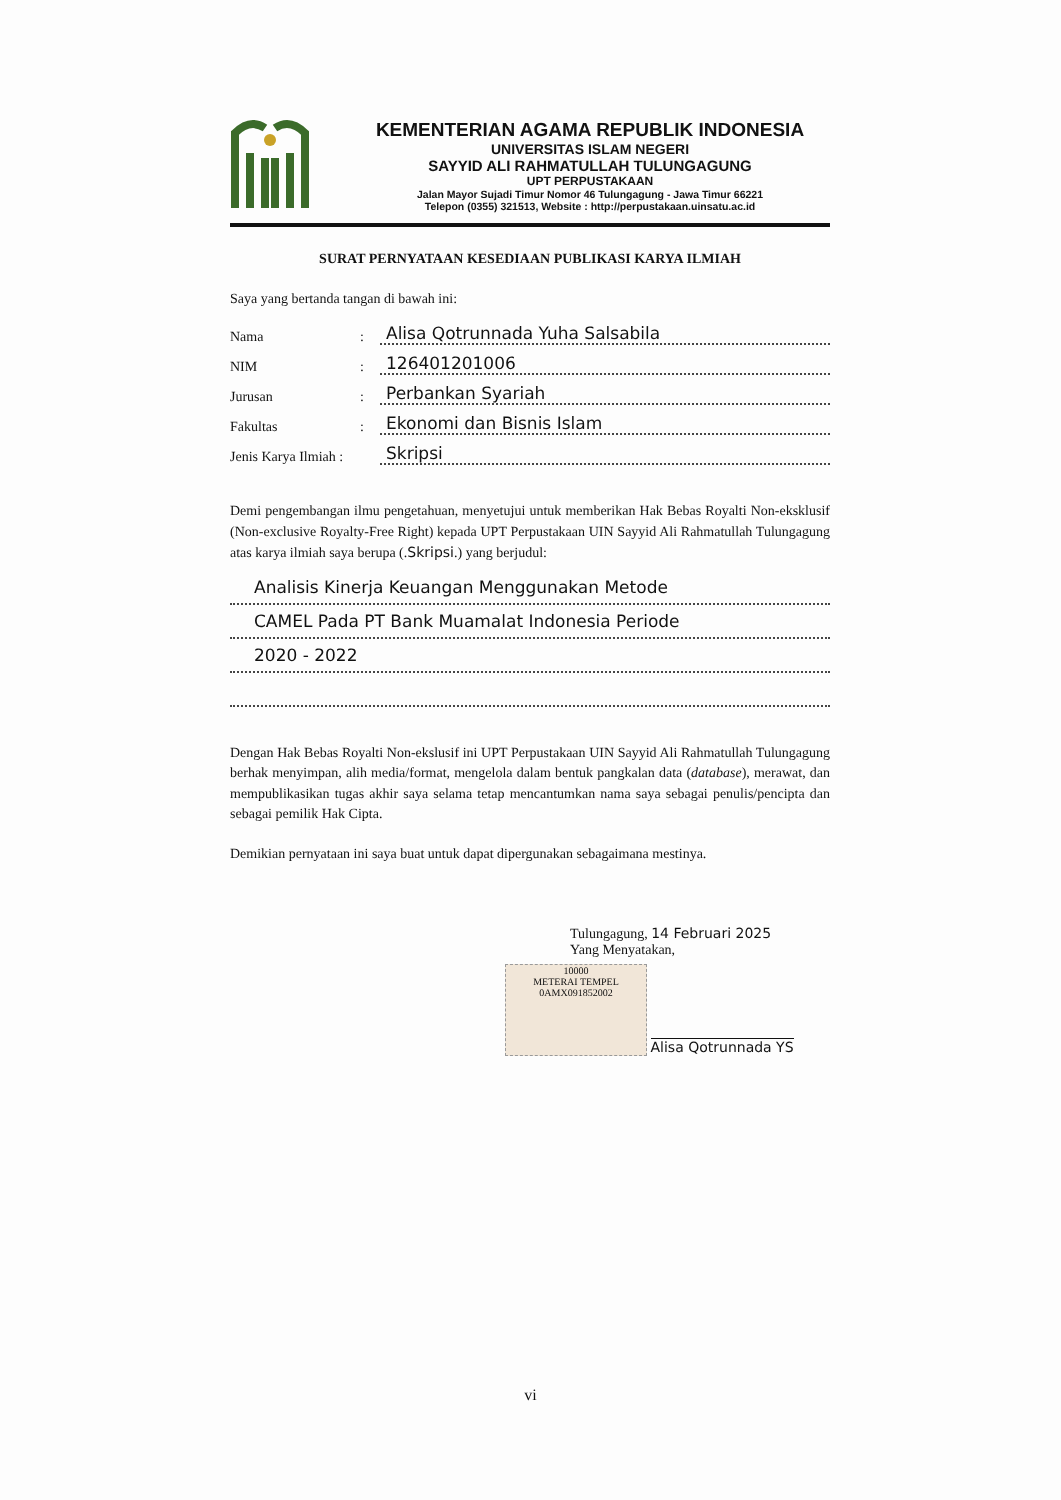KEMENTERIAN AGAMA REPUBLIK INDONESIA
UNIVERSITAS ISLAM NEGERI
SAYYID ALI RAHMATULLAH TULUNGAGUNG
UPT PERPUSTAKAAN
Jalan Mayor Sujadi Timur Nomor 46 Tulungagung - Jawa Timur 66221
Telepon (0355) 321513, Website : http://perpustakaan.uinsatu.ac.id
SURAT PERNYATAAN KESEDIAAN PUBLIKASI KARYA ILMIAH
Saya yang bertanda tangan di bawah ini:
Nama: Alisa Qotrunnada Yuha Salsabila
NIM: 126401201006
Jurusan: Perbankan Syariah
Fakultas: Ekonomi dan Bisnis Islam
Jenis Karya Ilmiah : Skripsi
Demi pengembangan ilmu pengetahuan, menyetujui untuk memberikan Hak Bebas Royalti Non-eksklusif (Non-exclusive Royalty-Free Right) kepada UPT Perpustakaan UIN Sayyid Ali Rahmatullah Tulungagung atas karya ilmiah saya berupa (.Skripsi.) yang berjudul:
Analisis Kinerja Keuangan Menggunakan Metode
CAMEL Pada PT Bank Muamalat Indonesia Periode
2020 - 2022
Dengan Hak Bebas Royalti Non-ekslusif ini UPT Perpustakaan UIN Sayyid Ali Rahmatullah Tulungagung berhak menyimpan, alih media/format, mengelola dalam bentuk pangkalan data (database), merawat, dan mempublikasikan tugas akhir saya selama tetap mencantumkan nama saya sebagai penulis/pencipta dan sebagai pemilik Hak Cipta.
Demikian pernyataan ini saya buat untuk dapat dipergunakan sebagaimana mestinya.
Tulungagung, 14 Februari 2025
Yang Menyatakan,
10000
METERAI TEMPEL
0AMX091852002 Alisa Qotrunnada YS
vi